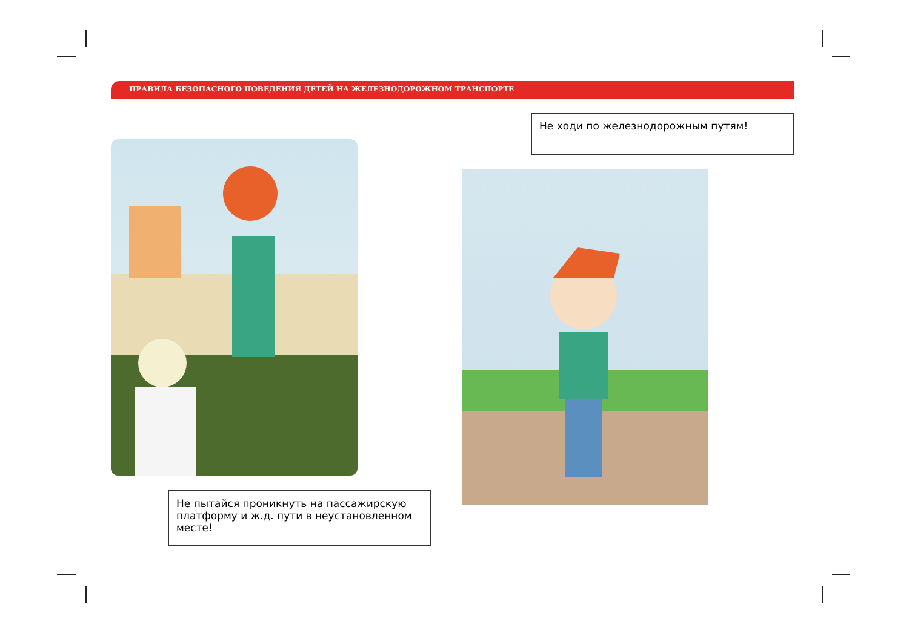ПРАВИЛА БЕЗОПАСНОГО ПОВЕДЕНИЯ ДЕТЕЙ НА ЖЕЛЕЗНОДОРОЖНОМ ТРАНСПОРТЕ
Не ходи по железнодорожным путям!
Не пытайся проникнуть на пассажирскую платформу и ж.д. пути в неустановленном месте!